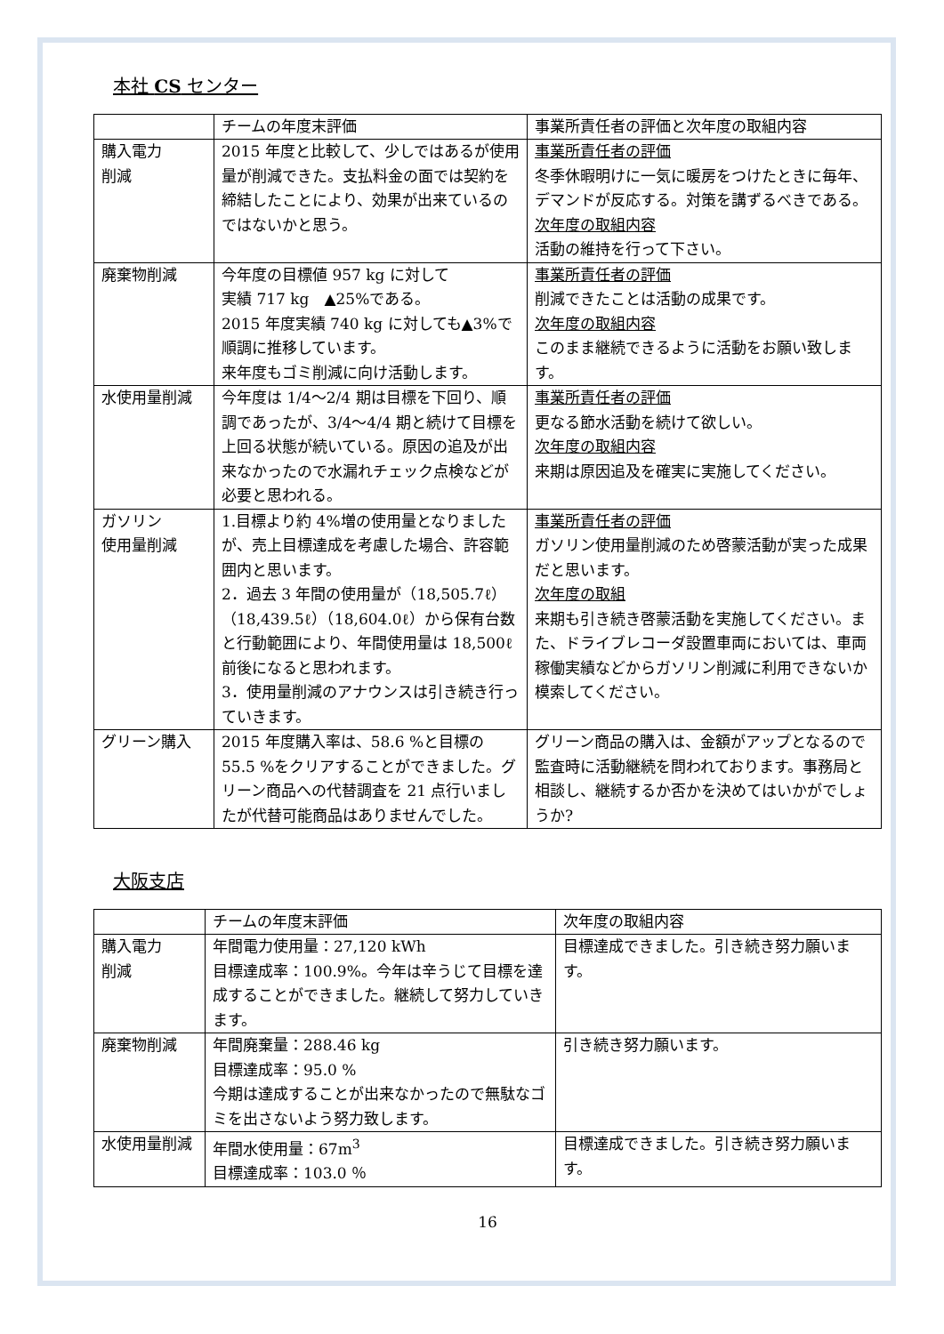本社 CS センター
| | チームの年度末評価 | 事業所責任者の評価と次年度の取組内容 |
| 購入電力 削減 | 2015 年度と比較して、少しではあるが使用量が削減できた。支払料金の面では契約を締結したことにより、効果が出来ているのではないかと思う。 | 事業所責任者の評価 冬季休暇明けに一気に暖房をつけたときに毎年、デマンドが反応する。対策を講ずるべきである。 次年度の取組内容 活動の維持を行って下さい。 |
| 廃棄物削減 | 今年度の目標値 957 kg に対して 実績 717 kg ▲25%である。 2015 年度実績 740 kg に対しても▲3%で順調に推移しています。 来年度もゴミ削減に向け活動します。 | 事業所責任者の評価 削減できたことは活動の成果です。 次年度の取組内容 このまま継続できるように活動をお願い致します。 |
| 水使用量削減 | 今年度は 1/4～2/4 期は目標を下回り、順調であったが、3/4～4/4 期と続けて目標を上回る状態が続いている。原因の追及が出来なかったので水漏れチェック点検などが必要と思われる。 | 事業所責任者の評価 更なる節水活動を続けて欲しい。 次年度の取組内容 来期は原因追及を確実に実施してください。 |
| ガソリン 使用量削減 | 1.目標より約 4%増の使用量となりましたが、売上目標達成を考慮した場合、許容範囲内と思います。 2．過去 3 年間の使用量が（18,505.7ℓ）（18,439.5ℓ）（18,604.0ℓ）から保有台数と行動範囲により、年間使用量は 18,500ℓ前後になると思われます。 3．使用量削減のアナウンスは引き続き行っていきます。 | 事業所責任者の評価 ガソリン使用量削減のため啓蒙活動が実った成果だと思います。 次年度の取組 来期も引き続き啓蒙活動を実施してください。また、ドライブレコーダ設置車両においては、車両稼働実績などからガソリン削減に利用できないか模索してください。 |
| グリーン購入 | 2015 年度購入率は、58.6 %と目標の 55.5 %をクリアすることができました。グリーン商品への代替調査を 21 点行いましたが代替可能商品はありませんでした。 | グリーン商品の購入は、金額がアップとなるので監査時に活動継続を問われております。事務局と相談し、継続するか否かを決めてはいかがでしょうか? |
大阪支店
| | チームの年度末評価 | 次年度の取組内容 |
| 購入電力 削減 | 年間電力使用量：27,120 kWh 目標達成率：100.9%。今年は辛うじて目標を達成することができました。継続して努力していきます。 | 目標達成できました。引き続き努力願います。 |
| 廃棄物削減 | 年間廃棄量：288.46 kg 目標達成率：95.0 % 今期は達成することが出来なかったので無駄なゴミを出さないよう努力致します。 | 引き続き努力願います。 |
| 水使用量削減 | 年間水使用量：67m<sup>3</sup> 目標達成率：103.0 ％ | 目標達成できました。引き続き努力願います。 |
16